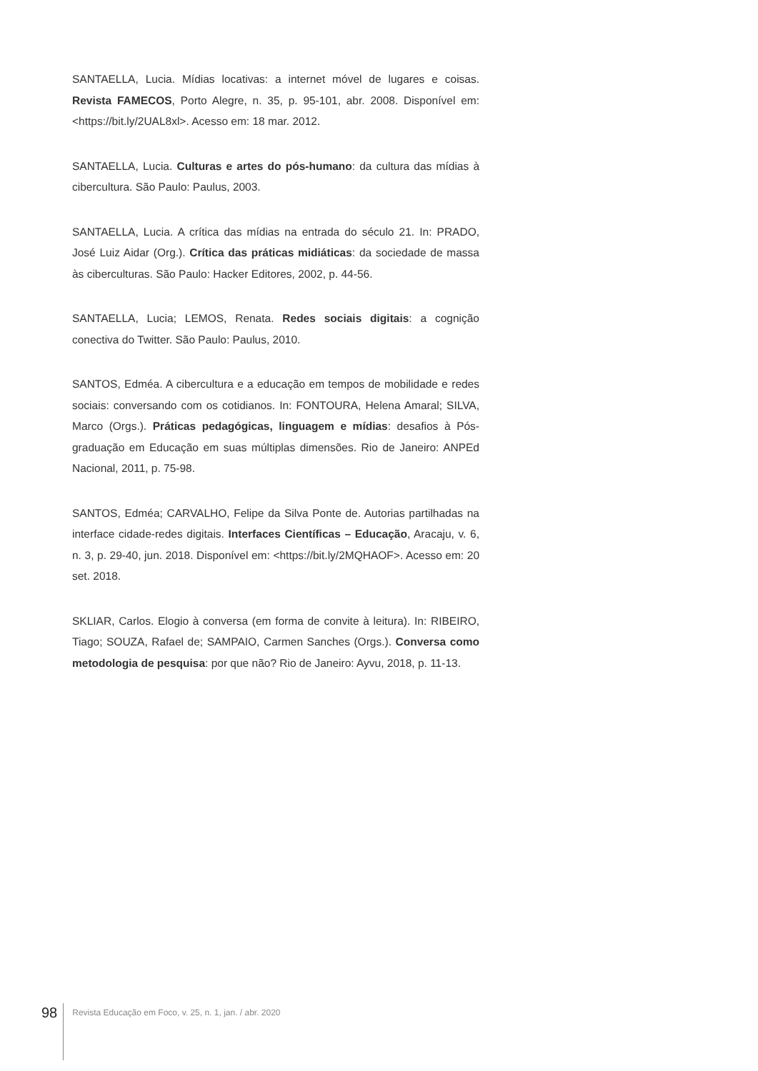SANTAELLA, Lucia. Mídias locativas: a internet móvel de lugares e coisas. Revista FAMECOS, Porto Alegre, n. 35, p. 95-101, abr. 2008. Disponível em: <https://bit.ly/2UAL8xl>. Acesso em: 18 mar. 2012.
SANTAELLA, Lucia. Culturas e artes do pós-humano: da cultura das mídias à cibercultura. São Paulo: Paulus, 2003.
SANTAELLA, Lucia. A crítica das mídias na entrada do século 21. In: PRADO, José Luiz Aidar (Org.). Crítica das práticas midiáticas: da sociedade de massa às ciberculturas. São Paulo: Hacker Editores, 2002, p. 44-56.
SANTAELLA, Lucia; LEMOS, Renata. Redes sociais digitais: a cognição conectiva do Twitter. São Paulo: Paulus, 2010.
SANTOS, Edméa. A cibercultura e a educação em tempos de mobilidade e redes sociais: conversando com os cotidianos. In: FONTOURA, Helena Amaral; SILVA, Marco (Orgs.). Práticas pedagógicas, linguagem e mídias: desafios à Pós-graduação em Educação em suas múltiplas dimensões. Rio de Janeiro: ANPEd Nacional, 2011, p. 75-98.
SANTOS, Edméa; CARVALHO, Felipe da Silva Ponte de. Autorias partilhadas na interface cidade-redes digitais. Interfaces Científicas – Educação, Aracaju, v. 6, n. 3, p. 29-40, jun. 2018. Disponível em: <https://bit.ly/2MQHAOF>. Acesso em: 20 set. 2018.
SKLIAR, Carlos. Elogio à conversa (em forma de convite à leitura). In: RIBEIRO, Tiago; SOUZA, Rafael de; SAMPAIO, Carmen Sanches (Orgs.). Conversa como metodologia de pesquisa: por que não? Rio de Janeiro: Ayvu, 2018, p. 11-13.
98
Revista Educação em Foco, v. 25, n. 1, jan. / abr. 2020